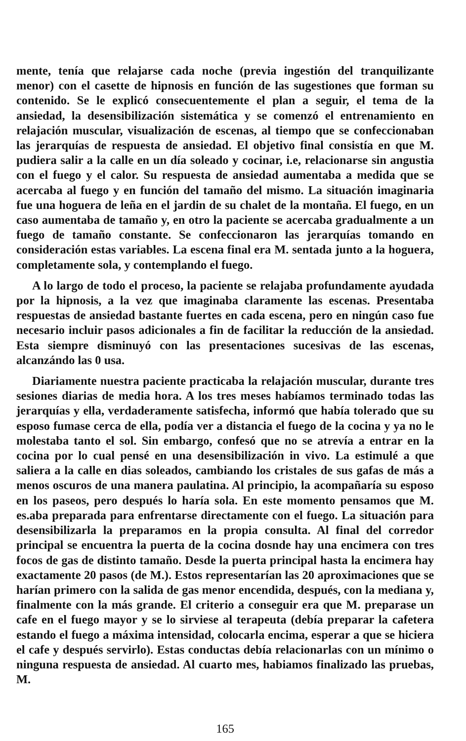mente, tenía que relajarse cada noche (previa ingestión del tranquilizante menor) con el casette de hipnosis en función de las sugestiones que forman su contenido. Se le explicó consecuentemente el plan a seguir, el tema de la ansiedad, la desensibilización sistemática y se comenzó el entrenamiento en relajación muscular, visualización de escenas, al tiempo que se confeccionaban las jerarquías de respuesta de ansiedad. El objetivo final consistía en que M. pudiera salir a la calle en un día soleado y cocinar, i.e, relacionarse sin angustia con el fuego y el calor. Su respuesta de ansiedad aumentaba a medida que se acercaba al fuego y en función del tamaño del mismo. La situación imaginaria fue una hoguera de leña en el jardin de su chalet de la montaña. El fuego, en un caso aumentaba de tamaño y, en otro la paciente se acercaba gradualmente a un fuego de tamaño constante. Se confeccionaron las jerarquías tomando en consideración estas variables. La escena final era M. sentada junto a la hoguera, completamente sola, y contemplando el fuego.
A lo largo de todo el proceso, la paciente se relajaba profundamente ayudada por la hipnosis, a la vez que imaginaba claramente las escenas. Presentaba respuestas de ansiedad bastante fuertes en cada escena, pero en ningún caso fue necesario incluir pasos adicionales a fin de facilitar la reducción de la ansiedad. Esta siempre disminuyó con las presentaciones sucesivas de las escenas, alcanzándo las 0 usa.
Diariamente nuestra paciente practicaba la relajación muscular, durante tres sesiones diarias de media hora. A los tres meses habíamos terminado todas las jerarquías y ella, verdaderamente satisfecha, informó que había tolerado que su esposo fumase cerca de ella, podía ver a distancia el fuego de la cocina y ya no le molestaba tanto el sol. Sin embargo, confesó que no se atrevía a entrar en la cocina por lo cual pensé en una desensibilización in vivo. La estimulé a que saliera a la calle en dias soleados, cambiando los cristales de sus gafas de más a menos oscuros de una manera paulatina. Al principio, la acompañaría su esposo en los paseos, pero después lo haría sola. En este momento pensamos que M. es.aba preparada para enfrentarse directamente con el fuego. La situación para desensibilizarla la preparamos en la propia consulta. Al final del corredor principal se encuentra la puerta de la cocina dosnde hay una encimera con tres focos de gas de distinto tamaño. Desde la puerta principal hasta la encimera hay exactamente 20 pasos (de M.). Estos representarían las 20 aproximaciones que se harían primero con la salida de gas menor encendida, después, con la mediana y, finalmente con la más grande. El criterio a conseguir era que M. preparase un cafe en el fuego mayor y se lo sirviese al terapeuta (debía preparar la cafetera estando el fuego a máxima intensidad, colocarla encima, esperar a que se hiciera el cafe y después servirlo). Estas conductas debía relacionarlas con un mínimo o ninguna respuesta de ansiedad. Al cuarto mes, habiamos finalizado las pruebas, M.
165